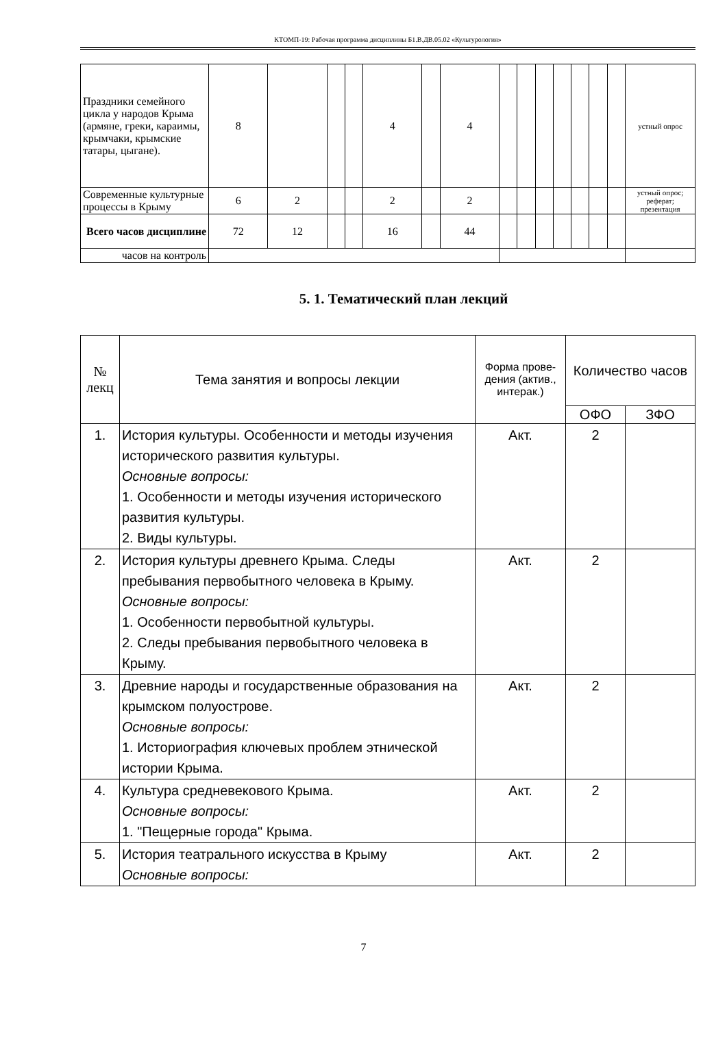КТОМП-19: Рабочая программа дисциплины Б1.В.ДВ.05.02 «Культурология»
| Праздники семейного цикла у народов Крыма (армяне, греки, караимы, крымчаки, крымские татары, цыгане). | 8 | | | | 4 | | 4 | | | | | | | | устный опрос |
| Современные культурные процессы в Крыму | 6 | 2 | | | 2 | | 2 | | | | | | | | устный опрос; реферат; презентация |
| Всего часов дисциплине | 72 | 12 | | | 16 | | 44 | | | | | | | | |
| часов на контроль | | | | | | | | | | | | | | | |
5. 1. Тематический план лекций
| № лекц | Тема занятия и вопросы лекции | Форма прове-дения (актив., интерак.) | Количество часов | |
| --- | --- | --- | --- | --- |
| | | | ОФО | ЗФО |
| 1. | История культуры. Особенности и методы изучения исторического развития культуры. Основные вопросы: 1. Особенности и методы изучения исторического развития культуры. 2. Виды культуры. | Акт. | 2 | |
| 2. | История культуры древнего Крыма. Следы пребывания первобытного человека в Крыму. Основные вопросы: 1. Особенности первобытной культуры. 2. Следы пребывания первобытного человека в Крыму. | Акт. | 2 | |
| 3. | Древние народы и государственные образования на крымском полуострове. Основные вопросы: 1. Историография ключевых проблем этнической истории Крыма. | Акт. | 2 | |
| 4. | Культура средневекового Крыма. Основные вопросы: 1. "Пещерные города" Крыма. | Акт. | 2 | |
| 5. | История театрального искусства в Крыму Основные вопросы: | Акт. | 2 | |
7